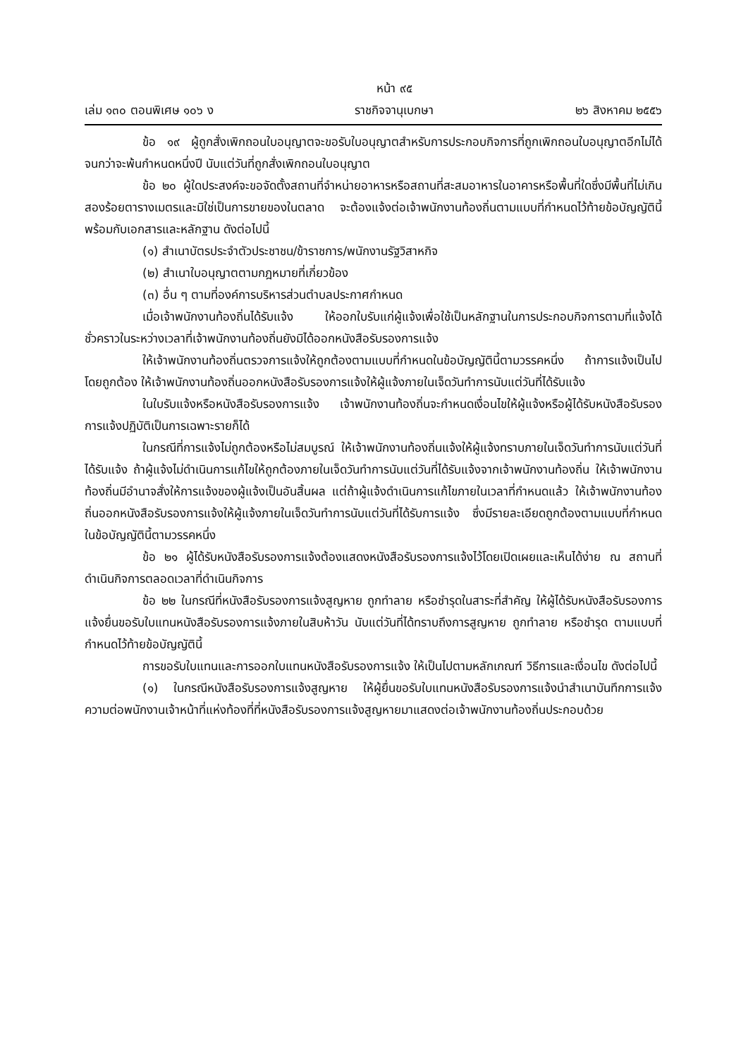หน้า ๙๕
เล่ม ๑๓๐ ตอนพิเศษ ๑๐๖ ง ราชกิจจานุเบกษา ๒๖ สิงหาคม ๒๕๕๖
ข้อ ๑๙ ผู้ถูกสั่งเพิกถอนใบอนุญาตจะขอรับใบอนุญาตสำหรับการประกอบกิจการที่ถูกเพิกถอนใบอนุญาตอีกไม่ได้จนกว่าจะพ้นกำหนดหนึ่งปี นับแต่วันที่ถูกสั่งเพิกถอนใบอนุญาต
ข้อ ๒๐ ผู้ใดประสงค์จะขอจัดตั้งสถานที่จำหน่ายอาหารหรือสถานที่สะสมอาหารในอาคารหรือพื้นที่ใดซึ่งมีพื้นที่ไม่เกินสองร้อยตารางเมตรและมิใช่เป็นการขายของในตลาด จะต้องแจ้งต่อเจ้าพนักงานท้องถิ่นตามแบบที่กำหนดไว้ท้ายข้อบัญญัตินี้ พร้อมกับเอกสารและหลักฐาน ดังต่อไปนี้
(๑) สำเนาบัตรประจำตัวประชาชน/ข้าราชการ/พนักงานรัฐวิสาหกิจ
(๒) สำเนาใบอนุญาตตามกฎหมายที่เกี่ยวข้อง
(๓) อื่น ๆ ตามที่องค์การบริหารส่วนตำบลประกาศกำหนด
เมื่อเจ้าพนักงานท้องถิ่นได้รับแจ้ง ให้ออกใบรับแก่ผู้แจ้งเพื่อใช้เป็นหลักฐานในการประกอบกิจการตามที่แจ้งได้ชั่วคราวในระหว่างเวลาที่เจ้าพนักงานท้องถิ่นยังมิได้ออกหนังสือรับรองการแจ้ง
ให้เจ้าพนักงานท้องถิ่นตรวจการแจ้งให้ถูกต้องตามแบบที่กำหนดในข้อบัญญัตินี้ตามวรรคหนึ่ง ถ้าการแจ้งเป็นไปโดยถูกต้อง ให้เจ้าพนักงานท้องถิ่นออกหนังสือรับรองการแจ้งให้ผู้แจ้งภายในเจ็ดวันทำการนับแต่วันที่ได้รับแจ้ง
ในใบรับแจ้งหรือหนังสือรับรองการแจ้ง เจ้าพนักงานท้องถิ่นจะกำหนดเงื่อนไขให้ผู้แจ้งหรือผู้ได้รับหนังสือรับรองการแจ้งปฏิบัติเป็นการเฉพาะรายก็ได้
ในกรณีที่การแจ้งไม่ถูกต้องหรือไม่สมบูรณ์ ให้เจ้าพนักงานท้องถิ่นแจ้งให้ผู้แจ้งทราบภายในเจ็ดวันทำการนับแต่วันที่ได้รับแจ้ง ถ้าผู้แจ้งไม่ดำเนินการแก้ไขให้ถูกต้องภายในเจ็ดวันทำการนับแต่วันที่ได้รับแจ้งจากเจ้าพนักงานท้องถิ่น ให้เจ้าพนักงานท้องถิ่นมีอำนาจสั่งให้การแจ้งของผู้แจ้งเป็นอันสิ้นผล แต่ถ้าผู้แจ้งดำเนินการแก้ไขภายในเวลาที่กำหนดแล้ว ให้เจ้าพนักงานท้องถิ่นออกหนังสือรับรองการแจ้งให้ผู้แจ้งภายในเจ็ดวันทำการนับแต่วันที่ได้รับการแจ้ง ซึ่งมีรายละเอียดถูกต้องตามแบบที่กำหนดในข้อบัญญัตินี้ตามวรรคหนึ่ง
ข้อ ๒๑ ผู้ได้รับหนังสือรับรองการแจ้งต้องแสดงหนังสือรับรองการแจ้งไว้โดยเปิดเผยและเห็นได้ง่าย ณ สถานที่ดำเนินกิจการตลอดเวลาที่ดำเนินกิจการ
ข้อ ๒๒ ในกรณีที่หนังสือรับรองการแจ้งสูญหาย ถูกทำลาย หรือชำรุดในสาระที่สำคัญ ให้ผู้ได้รับหนังสือรับรองการแจ้งยื่นขอรับใบแทนหนังสือรับรองการแจ้งภายในสิบห้าวัน นับแต่วันที่ได้ทราบถึงการสูญหาย ถูกทำลาย หรือชำรุด ตามแบบที่กำหนดไว้ท้ายข้อบัญญัตินี้
การขอรับใบแทนและการออกใบแทนหนังสือรับรองการแจ้ง ให้เป็นไปตามหลักเกณฑ์ วิธีการและเงื่อนไข ดังต่อไปนี้
(๑) ในกรณีหนังสือรับรองการแจ้งสูญหาย ให้ผู้ยื่นขอรับใบแทนหนังสือรับรองการแจ้งนำสำเนาบันทึกการแจ้งความต่อพนักงานเจ้าหน้าที่แห่งท้องที่ที่หนังสือรับรองการแจ้งสูญหายมาแสดงต่อเจ้าพนักงานท้องถิ่นประกอบด้วย